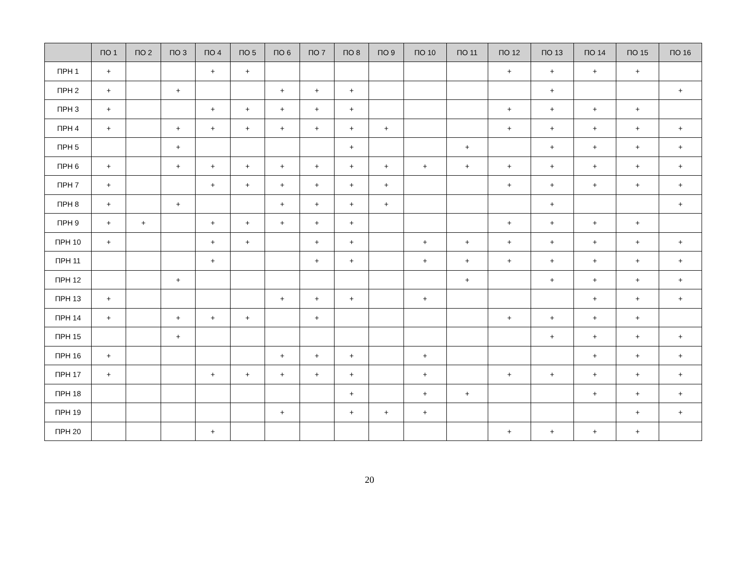| | ПО 1 | ПО 2 | ПО 3 | ПО 4 | ПО 5 | ПО 6 | ПО 7 | ПО 8 | ПО 9 | ПО 10 | ПО 11 | ПО 12 | ПО 13 | ПО 14 | ПО 15 | ПО 16 |
| --- | --- | --- | --- | --- | --- | --- | --- | --- | --- | --- | --- | --- | --- | --- | --- | --- |
| ПРН 1 | + | | | + | + | | | | | | | + | + | + | + | |
| ПРН 2 | + | | + | | | + | + | + | | | | | + | | | + |
| ПРН 3 | + | | | + | + | + | + | + | | | | + | + | + | + | |
| ПРН 4 | + | | + | + | + | + | + | + | + | | | + | + | + | + | + |
| ПРН 5 | | | + | | | | | + | | | + | | + | + | + | + |
| ПРН 6 | + | | + | + | + | + | + | + | + | + | + | + | + | + | + | + |
| ПРН 7 | + | | | + | + | + | + | + | + | | | + | + | + | + | + |
| ПРН 8 | + | | + | | | + | + | + | + | | | | + | | | + |
| ПРН 9 | + | + | | + | + | + | + | + | | | | + | + | + | + | |
| ПРН 10 | + | | | + | + | | + | + | | + | + | + | + | + | + | + |
| ПРН 11 | | | | + | | | + | + | | + | + | + | + | + | + | + |
| ПРН 12 | | | + | | | | | | | | + | | + | + | + | + |
| ПРН 13 | + | | | | | + | + | + | | + | | | | + | + | + |
| ПРН 14 | + | | + | + | + | | + | | | | | + | + | + | + | |
| ПРН 15 | | | + | | | | | | | | | | + | + | + | + |
| ПРН 16 | + | | | | | + | + | + | | + | | | | + | + | + |
| ПРН 17 | + | | | + | + | + | + | + | | + | | + | + | + | + | + |
| ПРН 18 | | | | | | | | + | | + | + | | | + | + | + |
| ПРН 19 | | | | | | + | | + | + | + | | | | | + | + |
| ПРН 20 | | | | + | | | | | | | | + | + | + | + | |
20